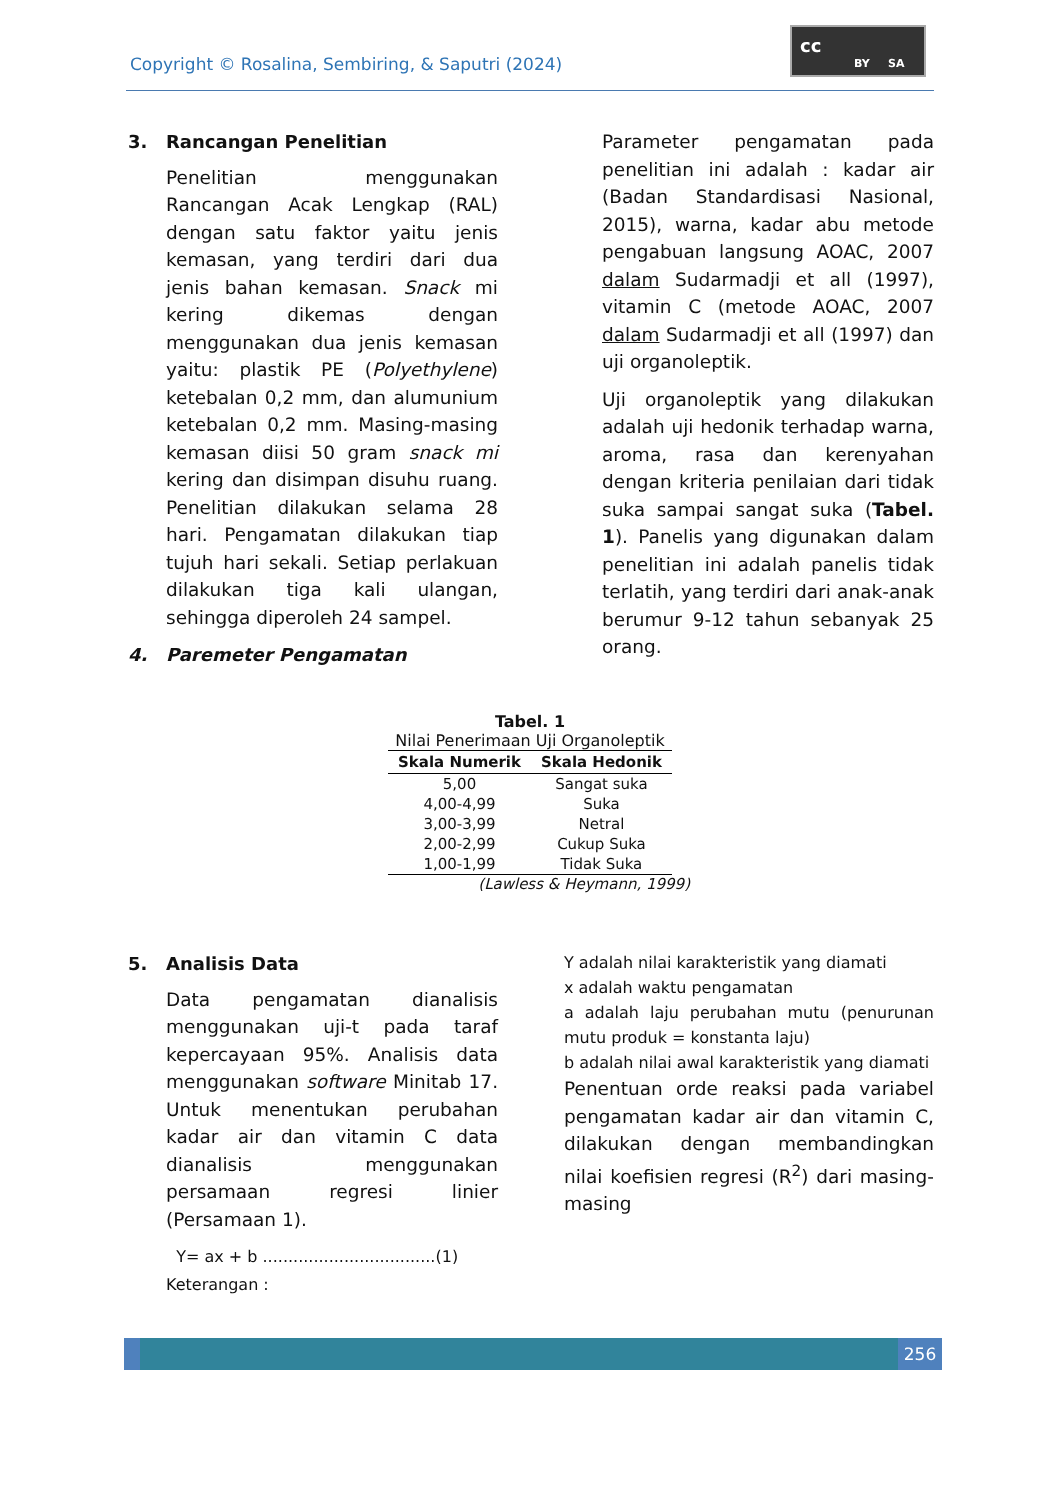Copyright © Rosalina, Sembiring, & Saputri (2024)
cc
BY SA
3. Rancangan Penelitian
Penelitian menggunakan Rancangan Acak Lengkap (RAL) dengan satu faktor yaitu jenis kemasan, yang terdiri dari dua jenis bahan kemasan. Snack mi kering dikemas dengan menggunakan dua jenis kemasan yaitu: plastik PE (Polyethylene) ketebalan 0,2 mm, dan alumunium ketebalan 0,2 mm. Masing-masing kemasan diisi 50 gram snack mi kering dan disimpan disuhu ruang. Penelitian dilakukan selama 28 hari. Pengamatan dilakukan tiap tujuh hari sekali. Setiap perlakuan dilakukan tiga kali ulangan, sehingga diperoleh 24 sampel.
4. Paremeter Pengamatan
Parameter pengamatan pada penelitian ini adalah : kadar air (Badan Standardisasi Nasional, 2015), warna, kadar abu metode pengabuan langsung AOAC, 2007 dalam Sudarmadji et all (1997), vitamin C (metode AOAC, 2007 dalam Sudarmadji et all (1997) dan uji organoleptik.
Uji organoleptik yang dilakukan adalah uji hedonik terhadap warna, aroma, rasa dan kerenyahan dengan kriteria penilaian dari tidak suka sampai sangat suka (Tabel. 1). Panelis yang digunakan dalam penelitian ini adalah panelis tidak terlatih, yang terdiri dari anak-anak berumur 9-12 tahun sebanyak 25 orang.
Tabel. 1
Nilai Penerimaan Uji Organoleptik
| Skala Numerik | Skala Hedonik |
| --- | --- |
| 5,00 | Sangat suka |
| 4,00-4,99 | Suka |
| 3,00-3,99 | Netral |
| 2,00-2,99 | Cukup Suka |
| 1,00-1,99 | Tidak Suka |
(Lawless & Heymann, 1999)
5. Analisis Data
Data pengamatan dianalisis menggunakan uji-t pada taraf kepercayaan 95%. Analisis data menggunakan software Minitab 17. Untuk menentukan perubahan kadar air dan vitamin C data dianalisis menggunakan persamaan regresi linier (Persamaan 1).
Y= ax + b ..................................(1)
Keterangan :
Y adalah nilai karakteristik yang diamati
x adalah waktu pengamatan
a adalah laju perubahan mutu (penurunan mutu produk = konstanta laju)
b adalah nilai awal karakteristik yang diamati
Penentuan orde reaksi pada variabel pengamatan kadar air dan vitamin C, dilakukan dengan membandingkan nilai koefisien regresi (R<sup>2</sup>) dari masing-masing
256